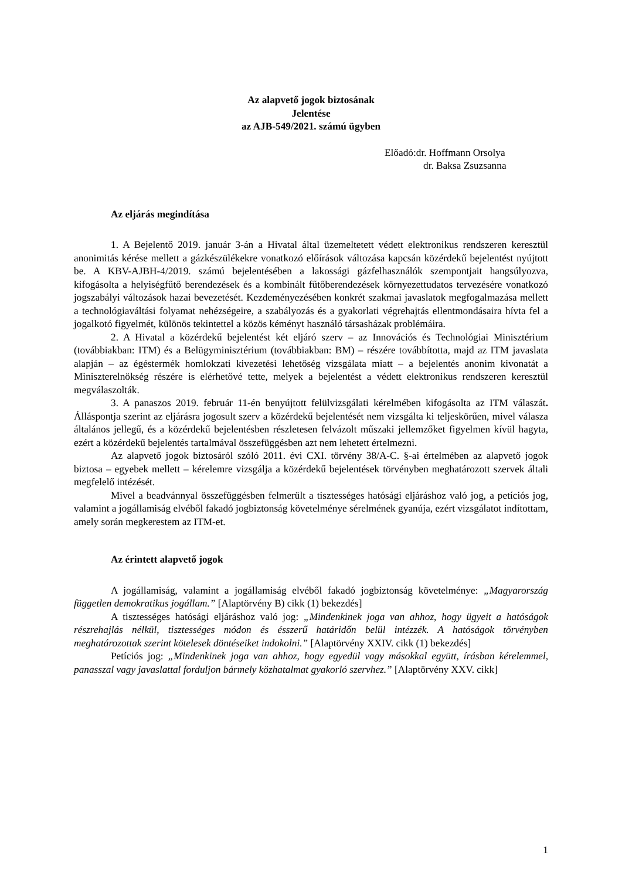Az alapvető jogok biztosának
Jelentése
az AJB-549/2021. számú ügyben
Előadó:dr. Hoffmann Orsolya
dr. Baksa Zsuzsanna
Az eljárás megindítása
1. A Bejelentő 2019. január 3-án a Hivatal által üzemeltetett védett elektronikus rendszeren keresztül anonimitás kérése mellett a gázkészülékekre vonatkozó előírások változása kapcsán közérdekű bejelentést nyújtott be. A KBV-AJBH-4/2019. számú bejelentésében a lakossági gázfelhasználók szempontjait hangsúlyozva, kifogásolta a helyiségfűtő berendezések és a kombinált fűtőberendezések környezettudatos tervezésére vonatkozó jogszabályi változások hazai bevezetését. Kezdeményezésében konkrét szakmai javaslatok megfogalmazása mellett a technológiaváltási folyamat nehézségeire, a szabályozás és a gyakorlati végrehajtás ellentmondásaira hívta fel a jogalkotó figyelmét, különös tekintettel a közös kéményt használó társasházak problémáira.
2. A Hivatal a közérdekű bejelentést két eljáró szerv – az Innovációs és Technológiai Minisztérium (továbbiakban: ITM) és a Belügyminisztérium (továbbiakban: BM) – részére továbbította, majd az ITM javaslata alapján – az égéstermék homlokzati kivezetési lehetőség vizsgálata miatt – a bejelentés anonim kivonatát a Miniszterelnökség részére is elérhetővé tette, melyek a bejelentést a védett elektronikus rendszeren keresztül megválaszolták.
3. A panaszos 2019. február 11-én benyújtott felülvizsgálati kérelmében kifogásolta az ITM válaszát. Álláspontja szerint az eljárásra jogosult szerv a közérdekű bejelentését nem vizsgálta ki teljeskörűen, mivel válasza általános jellegű, és a közérdekű bejelentésben részletesen felvázolt műszaki jellemzőket figyelmen kívül hagyta, ezért a közérdekű bejelentés tartalmával összefüggésben azt nem lehetett értelmezni.
Az alapvető jogok biztosáról szóló 2011. évi CXI. törvény 38/A-C. §-ai értelmében az alapvető jogok biztosa – egyebek mellett – kérelemre vizsgálja a közérdekű bejelentések törvényben meghatározott szervek általi megfelelő intézését.
Mivel a beadvánnyal összefüggésben felmerült a tisztességes hatósági eljáráshoz való jog, a petíciós jog, valamint a jogállamiság elvéből fakadó jogbiztonság követelménye sérelmének gyanúja, ezért vizsgálatot indítottam, amely során megkerestem az ITM-et.
Az érintett alapvető jogok
A jogállamiság, valamint a jogállamiság elvéből fakadó jogbiztonság követelménye: „Magyarország független demokratikus jogállam.” [Alaptörvény B) cikk (1) bekezdés]
A tisztességes hatósági eljáráshoz való jog: „Mindenkinek joga van ahhoz, hogy ügyeit a hatóságok részrehajlás nélkül, tisztességes módon és ésszerű határidőn belül intézzék. A hatóságok törvényben meghatározottak szerint kötelesek döntéseiket indokolni.” [Alaptörvény XXIV. cikk (1) bekezdés]
Petíciós jog: „Mindenkinek joga van ahhoz, hogy egyedül vagy másokkal együtt, írásban kérelemmel, panasszal vagy javaslattal forduljon bármely közhatalmat gyakorló szervhez.” [Alaptörvény XXV. cikk]
1